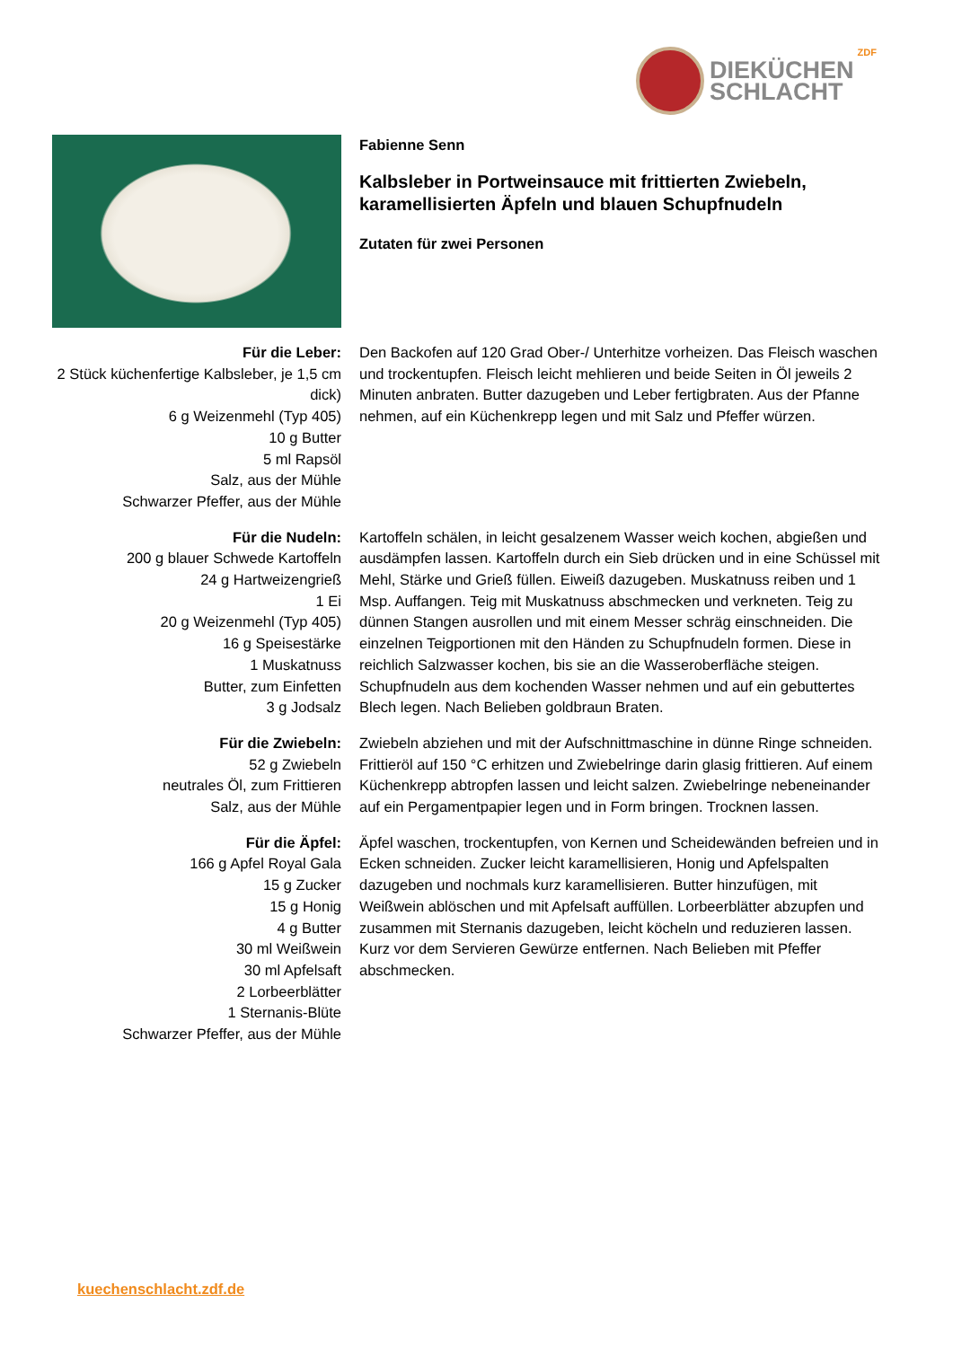DIEKÜCHEN
SCHLACHT
ZDF
Fabienne Senn
Kalbsleber in Portweinsauce mit frittierten Zwiebeln, karamellisierten Äpfeln und blauen Schupfnudeln
Zutaten für zwei Personen
Für die Leber:
2 Stück küchenfertige Kalbsleber, je 1,5 cm dick)
6 g Weizenmehl (Typ 405)
10 g Butter
5 ml Rapsöl
Salz, aus der Mühle
Schwarzer Pfeffer, aus der Mühle
Den Backofen auf 120 Grad Ober-/ Unterhitze vorheizen. Das Fleisch waschen und trockentupfen. Fleisch leicht mehlieren und beide Seiten in Öl jeweils 2 Minuten anbraten. Butter dazugeben und Leber fertigbraten. Aus der Pfanne nehmen, auf ein Küchenkrepp legen und mit Salz und Pfeffer würzen.
Für die Nudeln:
200 g blauer Schwede Kartoffeln
24 g Hartweizengrieß
1 Ei
20 g Weizenmehl (Typ 405)
16 g Speisestärke
1 Muskatnuss
Butter, zum Einfetten
3 g Jodsalz
Kartoffeln schälen, in leicht gesalzenem Wasser weich kochen, abgießen und ausdämpfen lassen. Kartoffeln durch ein Sieb drücken und in eine Schüssel mit Mehl, Stärke und Grieß füllen. Eiweiß dazugeben. Muskatnuss reiben und 1 Msp. Auffangen. Teig mit Muskatnuss abschmecken und verkneten. Teig zu dünnen Stangen ausrollen und mit einem Messer schräg einschneiden. Die einzelnen Teigportionen mit den Händen zu Schupfnudeln formen. Diese in reichlich Salzwasser kochen, bis sie an die Wasseroberfläche steigen. Schupfnudeln aus dem kochenden Wasser nehmen und auf ein gebuttertes Blech legen. Nach Belieben goldbraun Braten.
Für die Zwiebeln:
52 g Zwiebeln
neutrales Öl, zum Frittieren
Salz, aus der Mühle
Zwiebeln abziehen und mit der Aufschnittmaschine in dünne Ringe schneiden. Frittieröl auf 150 °C erhitzen und Zwiebelringe darin glasig frittieren. Auf einem Küchenkrepp abtropfen lassen und leicht salzen. Zwiebelringe nebeneinander auf ein Pergamentpapier legen und in Form bringen. Trocknen lassen.
Für die Äpfel:
166 g Apfel Royal Gala
15 g Zucker
15 g Honig
4 g Butter
30 ml Weißwein
30 ml Apfelsaft
2 Lorbeerblätter
1 Sternanis-Blüte
Schwarzer Pfeffer, aus der Mühle
Äpfel waschen, trockentupfen, von Kernen und Scheidewänden befreien und in Ecken schneiden. Zucker leicht karamellisieren, Honig und Apfelspalten dazugeben und nochmals kurz karamellisieren. Butter hinzufügen, mit Weißwein ablöschen und mit Apfelsaft auffüllen. Lorbeerblätter abzupfen und zusammen mit Sternanis dazugeben, leicht köcheln und reduzieren lassen. Kurz vor dem Servieren Gewürze entfernen. Nach Belieben mit Pfeffer abschmecken.
kuechenschlacht.zdf.de